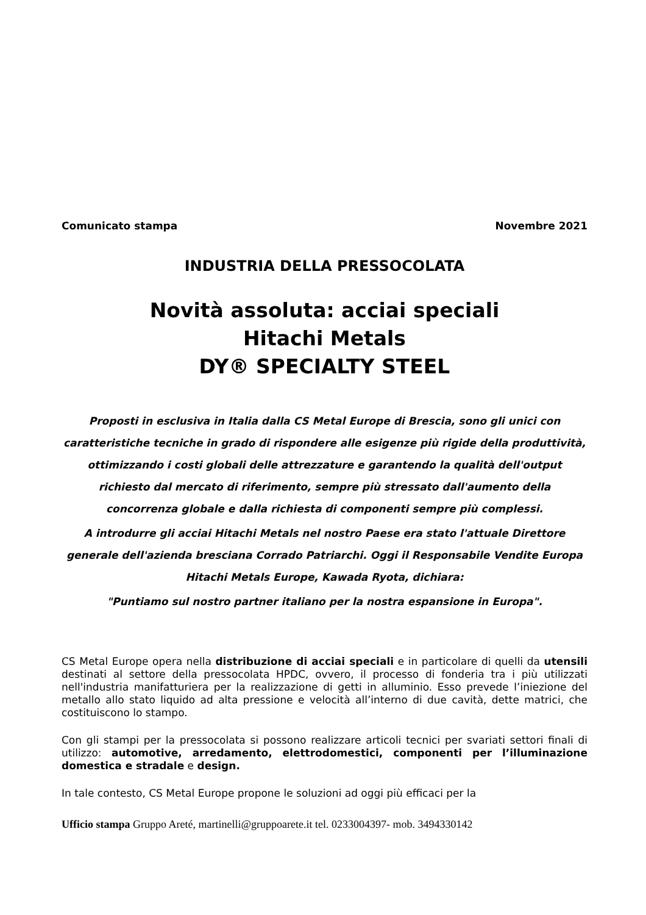Comunicato stampa Novembre 2021
INDUSTRIA DELLA PRESSOCOLATA
Novità assoluta: acciai speciali
Hitachi Metals
DY® SPECIALTY STEEL
Proposti in esclusiva in Italia dalla CS Metal Europe di Brescia, sono gli unici con caratteristiche tecniche in grado di rispondere alle esigenze più rigide della produttività, ottimizzando i costi globali delle attrezzature e garantendo la qualità dell'output richiesto dal mercato di riferimento, sempre più stressato dall'aumento della concorrenza globale e dalla richiesta di componenti sempre più complessi.
A introdurre gli acciai Hitachi Metals nel nostro Paese era stato l'attuale Direttore generale dell'azienda bresciana Corrado Patriarchi. Oggi il Responsabile Vendite Europa Hitachi Metals Europe, Kawada Ryota, dichiara:
"Puntiamo sul nostro partner italiano per la nostra espansione in Europa".
CS Metal Europe opera nella distribuzione di acciai speciali e in particolare di quelli da utensili destinati al settore della pressocolata HPDC, ovvero, il processo di fonderia tra i più utilizzati nell'industria manifatturiera per la realizzazione di getti in alluminio. Esso prevede l’iniezione del metallo allo stato liquido ad alta pressione e velocità all’interno di due cavità, dette matrici, che costituiscono lo stampo.
Con gli stampi per la pressocolata si possono realizzare articoli tecnici per svariati settori finali di utilizzo: automotive, arredamento, elettrodomestici, componenti per l’illuminazione domestica e stradale e design.
In tale contesto, CS Metal Europe propone le soluzioni ad oggi più efficaci per la
Ufficio stampa Gruppo Areté, martinelli@gruppoarete.it tel. 0233004397- mob. 3494330142